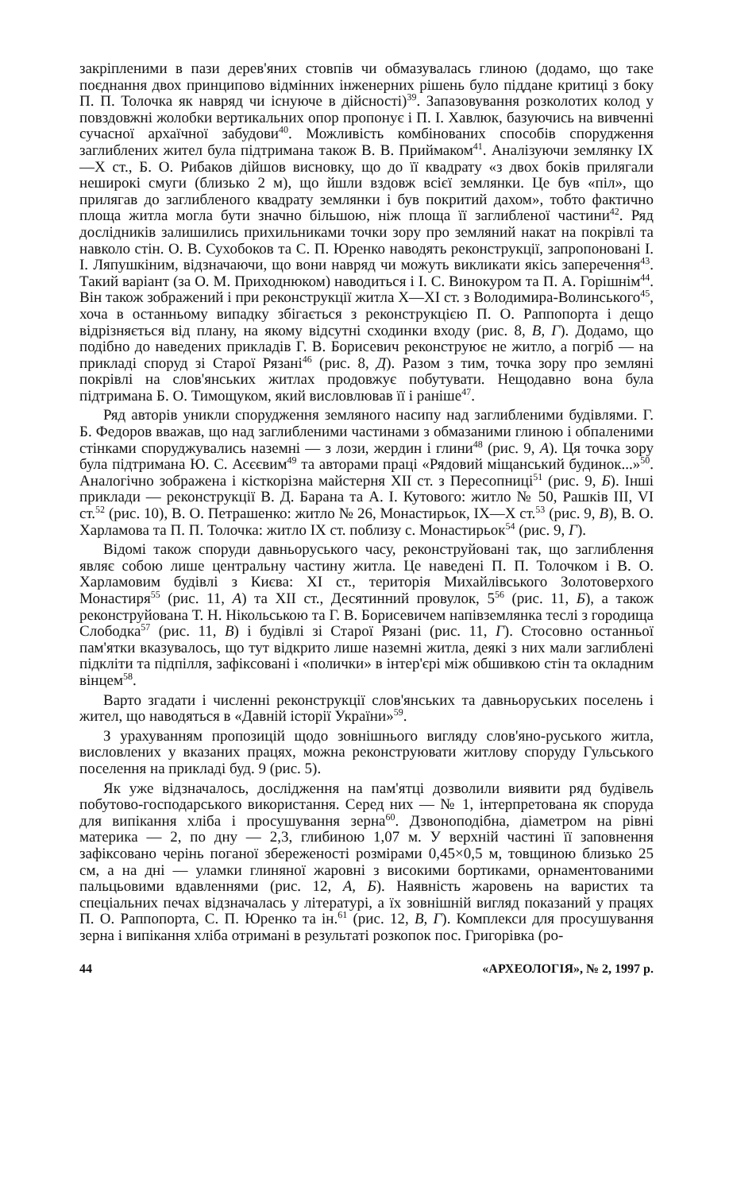закріпленими в пази дерев'яних стовпів чи обмазувалась глиною (додамо, що таке поєднання двох принципово відмінних інженерних рішень було піддане критиці з боку П. П. Толочка як навряд чи існуюче в дійсності)<sup>39</sup>. Запазовування розколотих колод у повздовжні жолобки вертикальних опор пропонує і П. І. Хавлюк, базуючись на вивченні сучасної архаїчної забудови<sup>40</sup>. Можливість комбінованих способів спорудження заглиблених жител була підтримана також В. В. Приймаком<sup>41</sup>. Аналізуючи землянку IX—X ст., Б. О. Рибаков дійшов висновку, що до її квадрату «з двох боків прилягали неширокі смуги (близько 2 м), що йшли вздовж всієї землянки. Це був «піл», що прилягав до заглибленого квадрату землянки і був покритий дахом», тобто фактично площа житла могла бути значно більшою, ніж площа її заглибленої частини<sup>42</sup>. Ряд дослідників залишились прихильниками точки зору про земляний накат на покрівлі та навколо стін. О. В. Сухобоков та С. П. Юренко наводять реконструкції, запропоновані І. І. Ляпушкіним, відзначаючи, що вони навряд чи можуть викликати якісь заперечення<sup>43</sup>. Такий варіант (за О. М. Приходнюком) наводиться і І. С. Винокуром та П. А. Горішнім<sup>44</sup>. Він також зображений і при реконструкції житла X—XI ст. з Володимира-Волинського<sup>45</sup>, хоча в останньому випадку збігається з реконструкцією П. О. Раппопорта і дещо відрізняється від плану, на якому відсутні сходинки входу (рис. 8, В, Г). Додамо, що подібно до наведених прикладів Г. В. Борисевич реконструює не житло, а погріб — на прикладі споруд зі Старої Рязані<sup>46</sup> (рис. 8, Д). Разом з тим, точка зору про земляні покрівлі на слов'янських житлах продовжує побутувати. Нещодавно вона була підтримана Б. О. Тимощуком, який висловлював її і раніше<sup>47</sup>.
Ряд авторів уникли спорудження земляного насипу над заглибленими будівлями. Г. Б. Федоров вважав, що над заглибленими частинами з обмазаними глиною і обпаленими стінками споруджувались наземні — з лози, жердин і глини<sup>48</sup> (рис. 9, А). Ця точка зору була підтримана Ю. С. Асєєвим<sup>49</sup> та авторами праці «Рядовий міщанський будинок...»<sup>50</sup>. Аналогічно зображена і кісткорізна майстерня XII ст. з Пересопниці<sup>51</sup> (рис. 9, Б). Інші приклади — реконструкції В. Д. Барана та А. І. Кутового: житло № 50, Рашків III, VI ст.<sup>52</sup> (рис. 10), В. О. Петрашенко: житло № 26, Монастирьок, IX—X ст.<sup>53</sup> (рис. 9, В), В. О. Харламова та П. П. Толочка: житло IX ст. поблизу с. Монастирьок<sup>54</sup> (рис. 9, Г).
Відомі також споруди давньоруського часу, реконструйовані так, що заглиблення являє собою лише центральну частину житла. Це наведені П. П. Толочком і В. О. Харламовим будівлі з Києва: XI ст., територія Михайлівського Золотоверхого Монастиря<sup>55</sup> (рис. 11, А) та XII ст., Десятинний провулок, 5<sup>56</sup> (рис. 11, Б), а також реконструйована Т. Н. Нікольською та Г. В. Борисевичем напівземлянка теслі з городища Слободка<sup>57</sup> (рис. 11, В) і будівлі зі Старої Рязані (рис. 11, Г). Стосовно останньої пам'ятки вказувалось, що тут відкрито лише наземні житла, деякі з них мали заглиблені підкліти та підпілля, зафіксовані і «полички» в інтер'єрі між обшивкою стін та окладним вінцем<sup>58</sup>.
Варто згадати і численні реконструкції слов'янських та давньоруських поселень і жител, що наводяться в «Давній історії України»<sup>59</sup>.
З урахуванням пропозицій щодо зовнішнього вигляду слов'яно-руського житла, висловлених у вказаних працях, можна реконструювати житлову споруду Гульського поселення на прикладі буд. 9 (рис. 5).
Як уже відзначалось, дослідження на пам'ятці дозволили виявити ряд будівель побутово-господарського використання. Серед них — № 1, інтерпретована як споруда для випікання хліба і просушування зерна<sup>60</sup>. Дзвоноподібна, діаметром на рівні материка — 2, по дну — 2,3, глибиною 1,07 м. У верхній частині її заповнення зафіксовано черінь поганої збереженості розмірами 0,45×0,5 м, товщиною близько 25 см, а на дні — уламки глиняної жаровні з високими бортиками, орнаментованими пальцьовими вдавленнями (рис. 12, А, Б). Наявність жаровень на варистих та спеціальних печах відзначалась у літературі, а їх зовнішній вигляд показаний у працях П. О. Раппопорта, С. П. Юренко та ін.<sup>61</sup> (рис. 12, В, Г). Комплекси для просушування зерна і випікання хліба отримані в результаті розкопок пос. Григорівка (ро-
44 «АРХЕОЛОГІЯ», № 2, 1997 р.